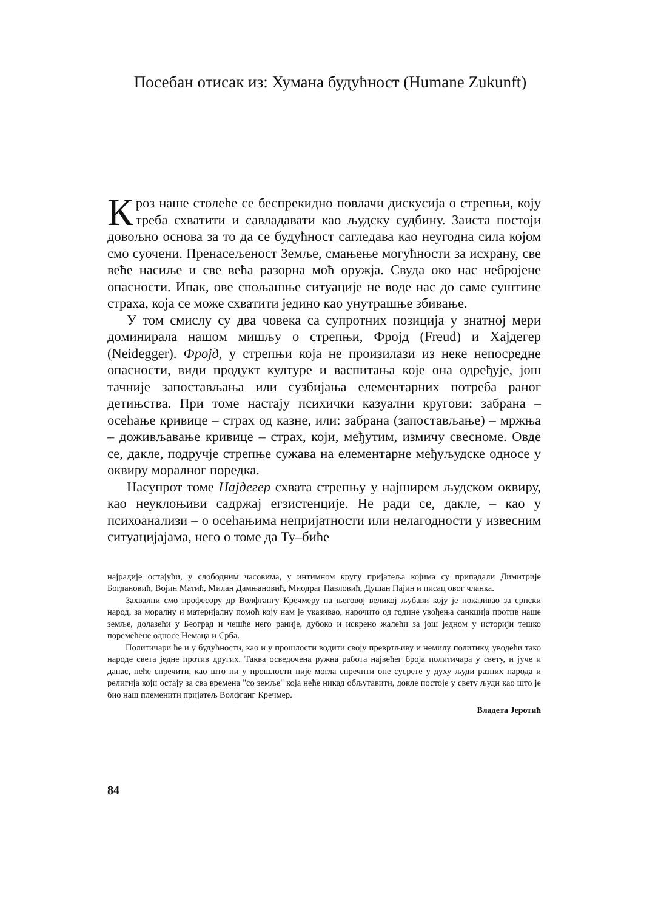Посебан отисак из: Хумана будућност (Humane Zukunft)
Кроз наше столеће се беспрекидно повлачи дискусија о стрепњи, коју треба схватити и савладавати као људску судбину. Заиста постоји довољно основа за то да се будућност сагледава као неугодна сила којом смо суочени. Пренасељеност Земље, смањење могућности за исхрану, све веће насиље и све већа разорна моћ оружја. Свуда око нас небројене опасности. Ипак, ове спољашње ситуације не воде нас до саме суштине страха, која се може схватити једино као унутрашње збивање.
У том смислу су два човека са супротних позиција у знатној мери доминирала нашом мишљу о стрепњи, Фројд (Freud) и Хајдегер (Neidegger). Фројд, у стрепњи која не произилази из неке непосредне опасности, види продукт културе и васпитања које она одређује, још тачније запостављања или сузбијања елементарних потреба раног детињства. При томе настају психички казуални кругови: забрана – осећање кривице – страх од казне, или: забрана (запостављање) – мржња – доживљавање кривице – страх, који, међутим, измичу свесноме. Овде се, дакле, подручје стрепње сужава на елементарне међуљудске односе у оквиру моралног поредка.
Насупрот томе Најдегер схвата стрепњу у најширем људском оквиру, као неуклоњиви садржај егзистенције. Не ради се, дакле, – као у психоанализи – о осећањима непријатности или нелагодности у извесним ситуацијајама, него о томе да Ту–биће
најрадије остајући, у слободним часовима, у интимном кругу пријатеља којима су припадали Димитрије Богдановић, Војин Матић, Милан Дамњановић, Миодраг Павловић, Душан Пајин и писац овог чланка.
Захвални смо професору др Волфгангу Кречмеру на његовој великој љубави коју је показивао за српски народ, за моралну и материјалну помоћ коју нам је указивао, нарочито од године увођења санкција против наше земље, долазећи у Београд и чешће него раније, дубоко и искрено жалећи за још једном у историји тешко поремећене односе Немаца и Срба.
Политичари ће и у будућности, као и у прошлости водити своју превртљиву и немилу политику, уводећи тако народе света једне против других. Таква осведочена ружна работа највећег броја политичара у свету, и јуче и данас, неће спречити, као што ни у прошлости није могла спречити оне сусрете у духу људи разних народа и религија који остају за сва времена "со земље" која неће никад обљутавити, докле постоје у свету људи као што је био наш племенити пријатељ Волфганг Кречмер.
Владета Јеротић
84